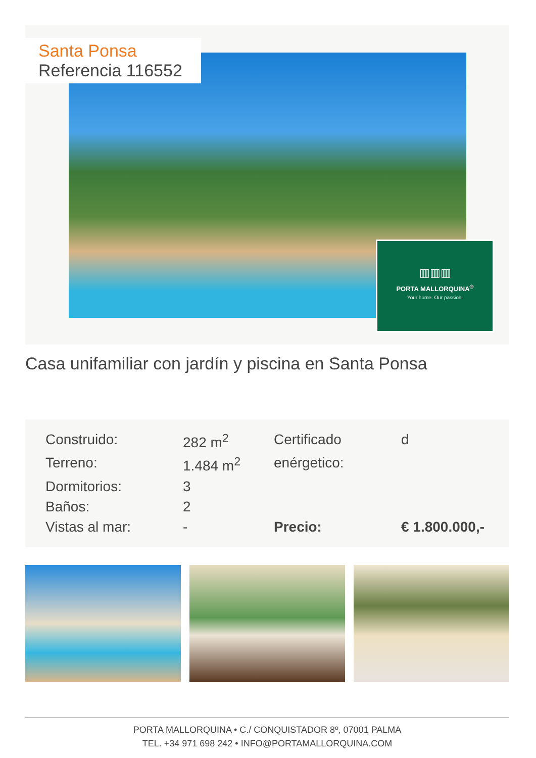Santa Ponsa
Referencia 116552
▥▥▥
PORTA MALLORQUINA<sup>®</sup>
Your home. Our passion.
Casa unifamiliar con jardín y piscina en Santa Ponsa
| Construido: | 282 m<sup>2</sup> | Certificado | d |
| Terreno: | 1.484 m<sup>2</sup> | enérgetico: | |
| Dormitorios: | 3 | | |
| Baños: | 2 | | |
| Vistas al mar: | - | Precio: | € 1.800.000,- |
PORTA MALLORQUINA • C./ CONQUISTADOR 8º, 07001 PALMA
TEL. +34 971 698 242 • INFO@PORTAMALLORQUINA.COM